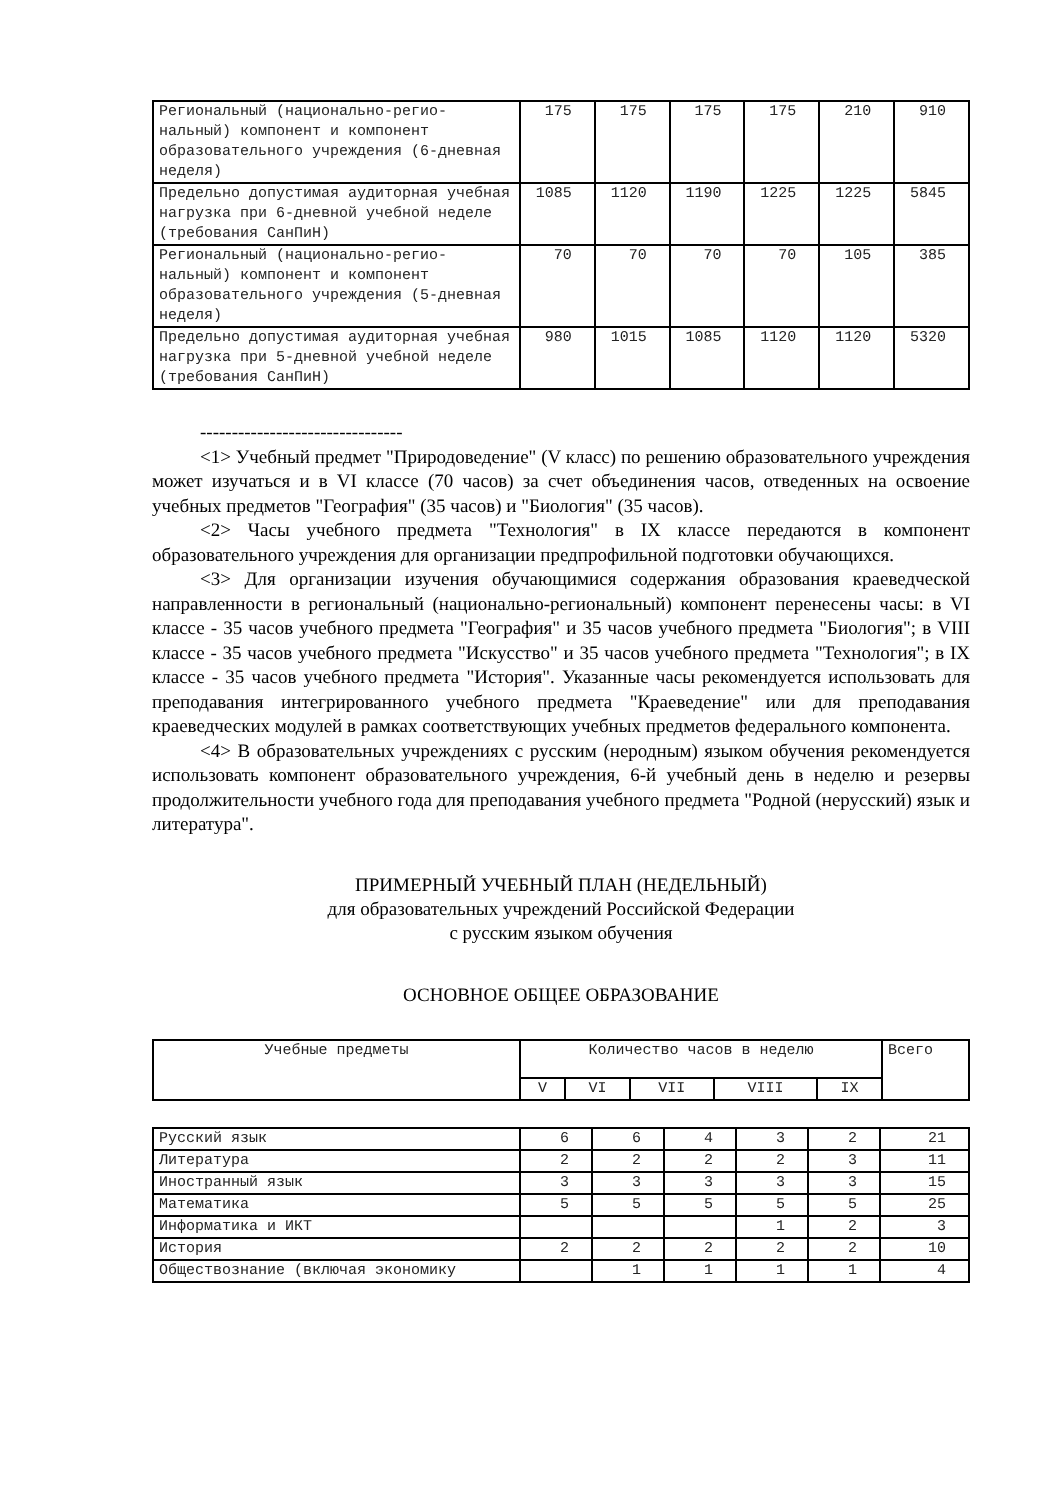| Региональный (национально-регио-нальный) компонент и компонент образовательного учреждения (6-дневная неделя) | 175 | 175 | 175 | 175 | 210 | 910 |
| Предельно допустимая аудиторная учебная нагрузка при 6-дневной учебной неделе (требования СанПиН) | 1085 | 1120 | 1190 | 1225 | 1225 | 5845 |
| Региональный (национально-регио-нальный) компонент и компонент образовательного учреждения (5-дневная неделя) | 70 | 70 | 70 | 70 | 105 | 385 |
| Предельно допустимая аудиторная учебная нагрузка при 5-дневной учебной неделе (требования СанПиН) | 980 | 1015 | 1085 | 1120 | 1120 | 5320 |
--------------------------------
<1> Учебный предмет "Природоведение" (V класс) по решению образовательного учреждения может изучаться и в VI классе (70 часов) за счет объединения часов, отведенных на освоение учебных предметов "География" (35 часов) и "Биология" (35 часов).
<2> Часы учебного предмета "Технология" в IX классе передаются в компонент образовательного учреждения для организации предпрофильной подготовки обучающихся.
<3> Для организации изучения обучающимися содержания образования краеведческой направленности в региональный (национально-региональный) компонент перенесены часы: в VI классе - 35 часов учебного предмета "География" и 35 часов учебного предмета "Биология"; в VIII классе - 35 часов учебного предмета "Искусство" и 35 часов учебного предмета "Технология"; в IX классе - 35 часов учебного предмета "История". Указанные часы рекомендуется использовать для преподавания интегрированного учебного предмета "Краеведение" или для преподавания краеведческих модулей в рамках соответствующих учебных предметов федерального компонента.
<4> В образовательных учреждениях с русским (неродным) языком обучения рекомендуется использовать компонент образовательного учреждения, 6-й учебный день в неделю и резервы продолжительности учебного года для преподавания учебного предмета "Родной (нерусский) язык и литература".
ПРИМЕРНЫЙ УЧЕБНЫЙ ПЛАН (НЕДЕЛЬНЫЙ)
для образовательных учреждений Российской Федерации
с русским языком обучения
ОСНОВНОЕ ОБЩЕЕ ОБРАЗОВАНИЕ
| Учебные предметы | Количество часов в неделю | | | | | Всего |
| --- | --- | --- | --- | --- | --- | --- |
| | V | VI | VII | VIII | IX | |
| Русский язык | 6 | 6 | 4 | 3 | 2 | 21 |
| Литература | 2 | 2 | 2 | 2 | 3 | 11 |
| Иностранный язык | 3 | 3 | 3 | 3 | 3 | 15 |
| Математика | 5 | 5 | 5 | 5 | 5 | 25 |
| Информатика и ИКТ | | | | 1 | 2 | 3 |
| История | 2 | 2 | 2 | 2 | 2 | 10 |
| Обществознание (включая экономику | | 1 | 1 | 1 | 1 | 4 |